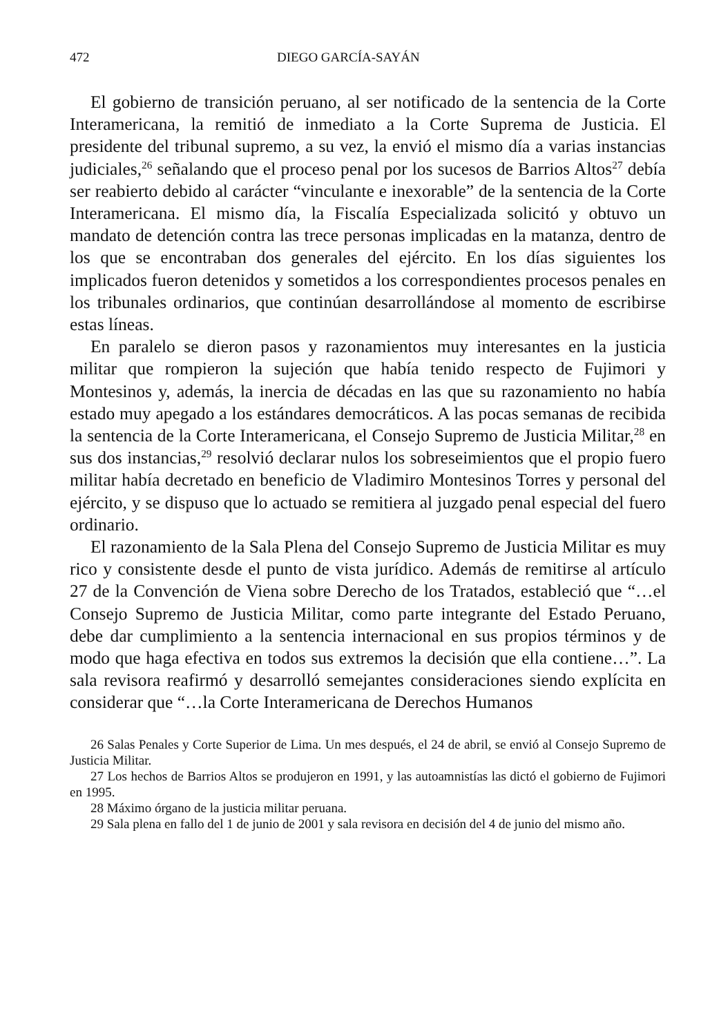472 DIEGO GARCÍA-SAYÁN
El gobierno de transición peruano, al ser notificado de la sentencia de la Corte Interamericana, la remitió de inmediato a la Corte Suprema de Justicia. El presidente del tribunal supremo, a su vez, la envió el mismo día a varias instancias judiciales,<sup>26</sup> señalando que el proceso penal por los sucesos de Barrios Altos<sup>27</sup> debía ser reabierto debido al carácter “vinculante e inexorable” de la sentencia de la Corte Interamericana. El mismo día, la Fiscalía Especializada solicitó y obtuvo un mandato de detención contra las trece personas implicadas en la matanza, dentro de los que se encontraban dos generales del ejército. En los días siguientes los implicados fueron detenidos y sometidos a los correspondientes procesos penales en los tribunales ordinarios, que continúan desarrollándose al momento de escribirse estas líneas.
En paralelo se dieron pasos y razonamientos muy interesantes en la justicia militar que rompieron la sujeción que había tenido respecto de Fujimori y Montesinos y, además, la inercia de décadas en las que su razonamiento no había estado muy apegado a los estándares democráticos. A las pocas semanas de recibida la sentencia de la Corte Interamericana, el Consejo Supremo de Justicia Militar,<sup>28</sup> en sus dos instancias,<sup>29</sup> resolvió declarar nulos los sobreseimientos que el propio fuero militar había decretado en beneficio de Vladimiro Montesinos Torres y personal del ejército, y se dispuso que lo actuado se remitiera al juzgado penal especial del fuero ordinario.
El razonamiento de la Sala Plena del Consejo Supremo de Justicia Militar es muy rico y consistente desde el punto de vista jurídico. Además de remitirse al artículo 27 de la Convención de Viena sobre Derecho de los Tratados, estableció que “…el Consejo Supremo de Justicia Militar, como parte integrante del Estado Peruano, debe dar cumplimiento a la sentencia internacional en sus propios términos y de modo que haga efectiva en todos sus extremos la decisión que ella contiene…”. La sala revisora reafirmó y desarrolló semejantes consideraciones siendo explícita en considerar que “…la Corte Interamericana de Derechos Humanos
26 Salas Penales y Corte Superior de Lima. Un mes después, el 24 de abril, se envió al Consejo Supremo de Justicia Militar.
27 Los hechos de Barrios Altos se produjeron en 1991, y las autoamnistías las dictó el gobierno de Fujimori en 1995.
28 Máximo órgano de la justicia militar peruana.
29 Sala plena en fallo del 1 de junio de 2001 y sala revisora en decisión del 4 de junio del mismo año.